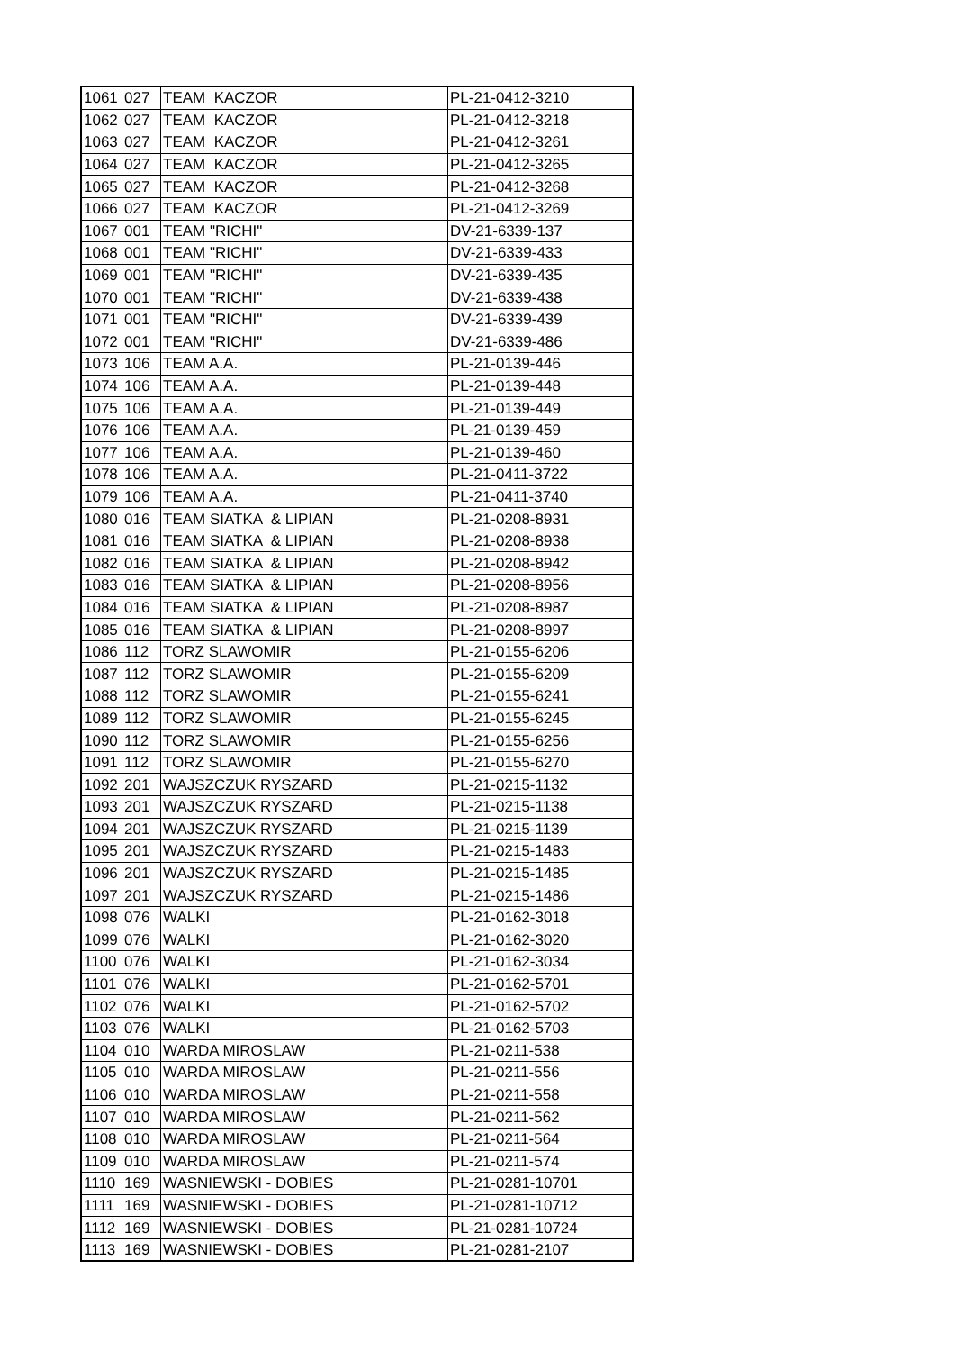| 1061 | 027 | TEAM KACZOR | PL-21-0412-3210 |
| 1062 | 027 | TEAM KACZOR | PL-21-0412-3218 |
| 1063 | 027 | TEAM KACZOR | PL-21-0412-3261 |
| 1064 | 027 | TEAM KACZOR | PL-21-0412-3265 |
| 1065 | 027 | TEAM KACZOR | PL-21-0412-3268 |
| 1066 | 027 | TEAM KACZOR | PL-21-0412-3269 |
| 1067 | 001 | TEAM "RICHI" | DV-21-6339-137 |
| 1068 | 001 | TEAM "RICHI" | DV-21-6339-433 |
| 1069 | 001 | TEAM "RICHI" | DV-21-6339-435 |
| 1070 | 001 | TEAM "RICHI" | DV-21-6339-438 |
| 1071 | 001 | TEAM "RICHI" | DV-21-6339-439 |
| 1072 | 001 | TEAM "RICHI" | DV-21-6339-486 |
| 1073 | 106 | TEAM A.A. | PL-21-0139-446 |
| 1074 | 106 | TEAM A.A. | PL-21-0139-448 |
| 1075 | 106 | TEAM A.A. | PL-21-0139-449 |
| 1076 | 106 | TEAM A.A. | PL-21-0139-459 |
| 1077 | 106 | TEAM A.A. | PL-21-0139-460 |
| 1078 | 106 | TEAM A.A. | PL-21-0411-3722 |
| 1079 | 106 | TEAM A.A. | PL-21-0411-3740 |
| 1080 | 016 | TEAM SIATKA & LIPIAN | PL-21-0208-8931 |
| 1081 | 016 | TEAM SIATKA & LIPIAN | PL-21-0208-8938 |
| 1082 | 016 | TEAM SIATKA & LIPIAN | PL-21-0208-8942 |
| 1083 | 016 | TEAM SIATKA & LIPIAN | PL-21-0208-8956 |
| 1084 | 016 | TEAM SIATKA & LIPIAN | PL-21-0208-8987 |
| 1085 | 016 | TEAM SIATKA & LIPIAN | PL-21-0208-8997 |
| 1086 | 112 | TORZ SLAWOMIR | PL-21-0155-6206 |
| 1087 | 112 | TORZ SLAWOMIR | PL-21-0155-6209 |
| 1088 | 112 | TORZ SLAWOMIR | PL-21-0155-6241 |
| 1089 | 112 | TORZ SLAWOMIR | PL-21-0155-6245 |
| 1090 | 112 | TORZ SLAWOMIR | PL-21-0155-6256 |
| 1091 | 112 | TORZ SLAWOMIR | PL-21-0155-6270 |
| 1092 | 201 | WAJSZCZUK RYSZARD | PL-21-0215-1132 |
| 1093 | 201 | WAJSZCZUK RYSZARD | PL-21-0215-1138 |
| 1094 | 201 | WAJSZCZUK RYSZARD | PL-21-0215-1139 |
| 1095 | 201 | WAJSZCZUK RYSZARD | PL-21-0215-1483 |
| 1096 | 201 | WAJSZCZUK RYSZARD | PL-21-0215-1485 |
| 1097 | 201 | WAJSZCZUK RYSZARD | PL-21-0215-1486 |
| 1098 | 076 | WALKI | PL-21-0162-3018 |
| 1099 | 076 | WALKI | PL-21-0162-3020 |
| 1100 | 076 | WALKI | PL-21-0162-3034 |
| 1101 | 076 | WALKI | PL-21-0162-5701 |
| 1102 | 076 | WALKI | PL-21-0162-5702 |
| 1103 | 076 | WALKI | PL-21-0162-5703 |
| 1104 | 010 | WARDA MIROSLAW | PL-21-0211-538 |
| 1105 | 010 | WARDA MIROSLAW | PL-21-0211-556 |
| 1106 | 010 | WARDA MIROSLAW | PL-21-0211-558 |
| 1107 | 010 | WARDA MIROSLAW | PL-21-0211-562 |
| 1108 | 010 | WARDA MIROSLAW | PL-21-0211-564 |
| 1109 | 010 | WARDA MIROSLAW | PL-21-0211-574 |
| 1110 | 169 | WASNIEWSKI - DOBIES | PL-21-0281-10701 |
| 1111 | 169 | WASNIEWSKI - DOBIES | PL-21-0281-10712 |
| 1112 | 169 | WASNIEWSKI - DOBIES | PL-21-0281-10724 |
| 1113 | 169 | WASNIEWSKI - DOBIES | PL-21-0281-2107 |